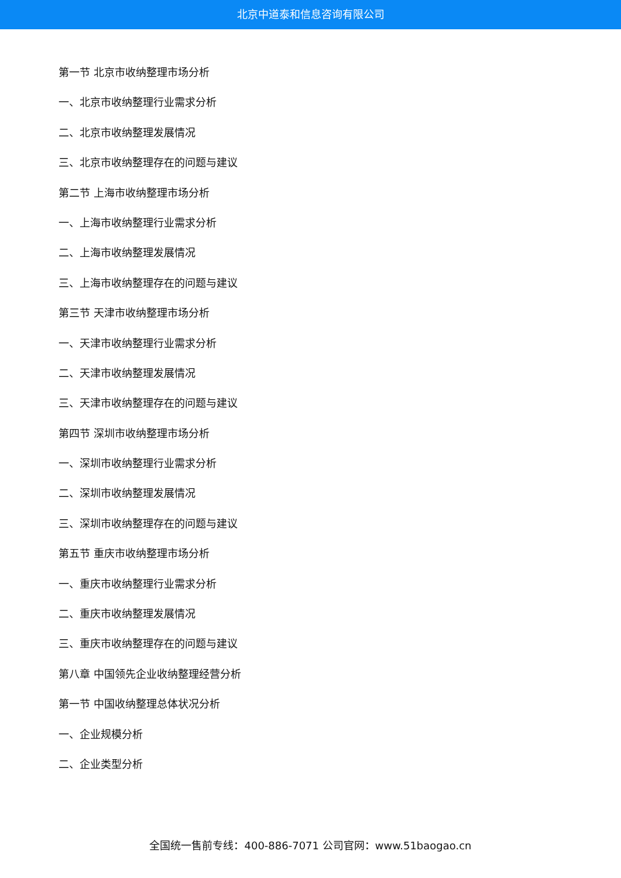北京中道泰和信息咨询有限公司
第一节 北京市收纳整理市场分析
一、北京市收纳整理行业需求分析
二、北京市收纳整理发展情况
三、北京市收纳整理存在的问题与建议
第二节 上海市收纳整理市场分析
一、上海市收纳整理行业需求分析
二、上海市收纳整理发展情况
三、上海市收纳整理存在的问题与建议
第三节 天津市收纳整理市场分析
一、天津市收纳整理行业需求分析
二、天津市收纳整理发展情况
三、天津市收纳整理存在的问题与建议
第四节 深圳市收纳整理市场分析
一、深圳市收纳整理行业需求分析
二、深圳市收纳整理发展情况
三、深圳市收纳整理存在的问题与建议
第五节 重庆市收纳整理市场分析
一、重庆市收纳整理行业需求分析
二、重庆市收纳整理发展情况
三、重庆市收纳整理存在的问题与建议
第八章 中国领先企业收纳整理经营分析
第一节 中国收纳整理总体状况分析
一、企业规模分析
二、企业类型分析
全国统一售前专线：400-886-7071 公司官网：www.51baogao.cn